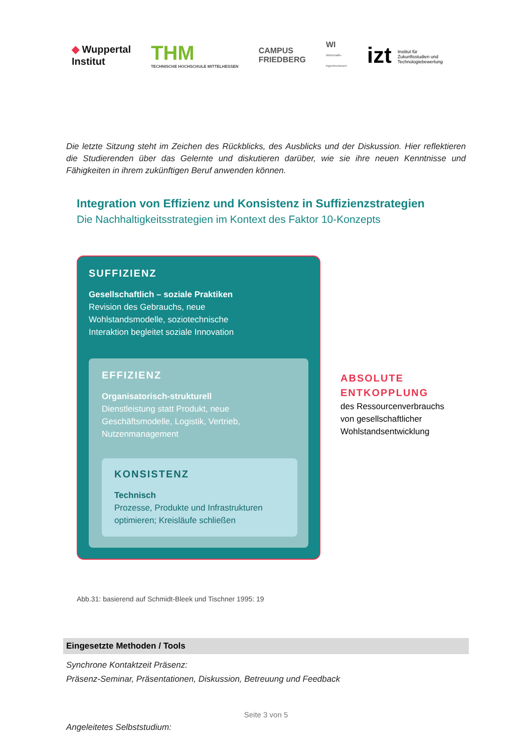◆ Wuppertal
Institut
THM
TECHNISCHE HOCHSCHULE MITTELHESSEN
CAMPUS
FRIEDBERG
WI
Wirtschafts-
ingenieurwesen
izt Institut für
Zukunftsstudien und
Technologiebewertung
Die letzte Sitzung steht im Zeichen des Rückblicks, des Ausblicks und der Diskussion. Hier reflektieren die Studierenden über das Gelernte und diskutieren darüber, wie sie ihre neuen Kenntnisse und Fähigkeiten in ihrem zukünftigen Beruf anwenden können.
Integration von Effizienz und Konsistenz in Suffizienzstrategien
Die Nachhaltigkeitsstrategien im Kontext des Faktor 10-Konzepts
SUFFIZIENZ
Gesellschaftlich – soziale Praktiken
Revision des Gebrauchs, neue
Wohlstandsmodelle, soziotechnische
Interaktion begleitet soziale Innovation
EFFIZIENZ
Organisatorisch-strukturell
Dienstleistung statt Produkt, neue
Geschäftsmodelle, Logistik, Vertrieb,
Nutzenmanagement
KONSISTENZ
Technisch
Prozesse, Produkte und Infrastrukturen
optimieren; Kreisläufe schließen
ABSOLUTE
ENTKOPPLUNG
des Ressourcenverbrauchs
von gesellschaftlicher
Wohlstandsentwicklung
Abb.31: basierend auf Schmidt-Bleek und Tischner 1995: 19
Eingesetzte Methoden / Tools
Synchrone Kontaktzeit Präsenz:
Präsenz-Seminar, Präsentationen, Diskussion, Betreuung und Feedback
Angeleitetes Selbststudium:
Seite 3 von 5